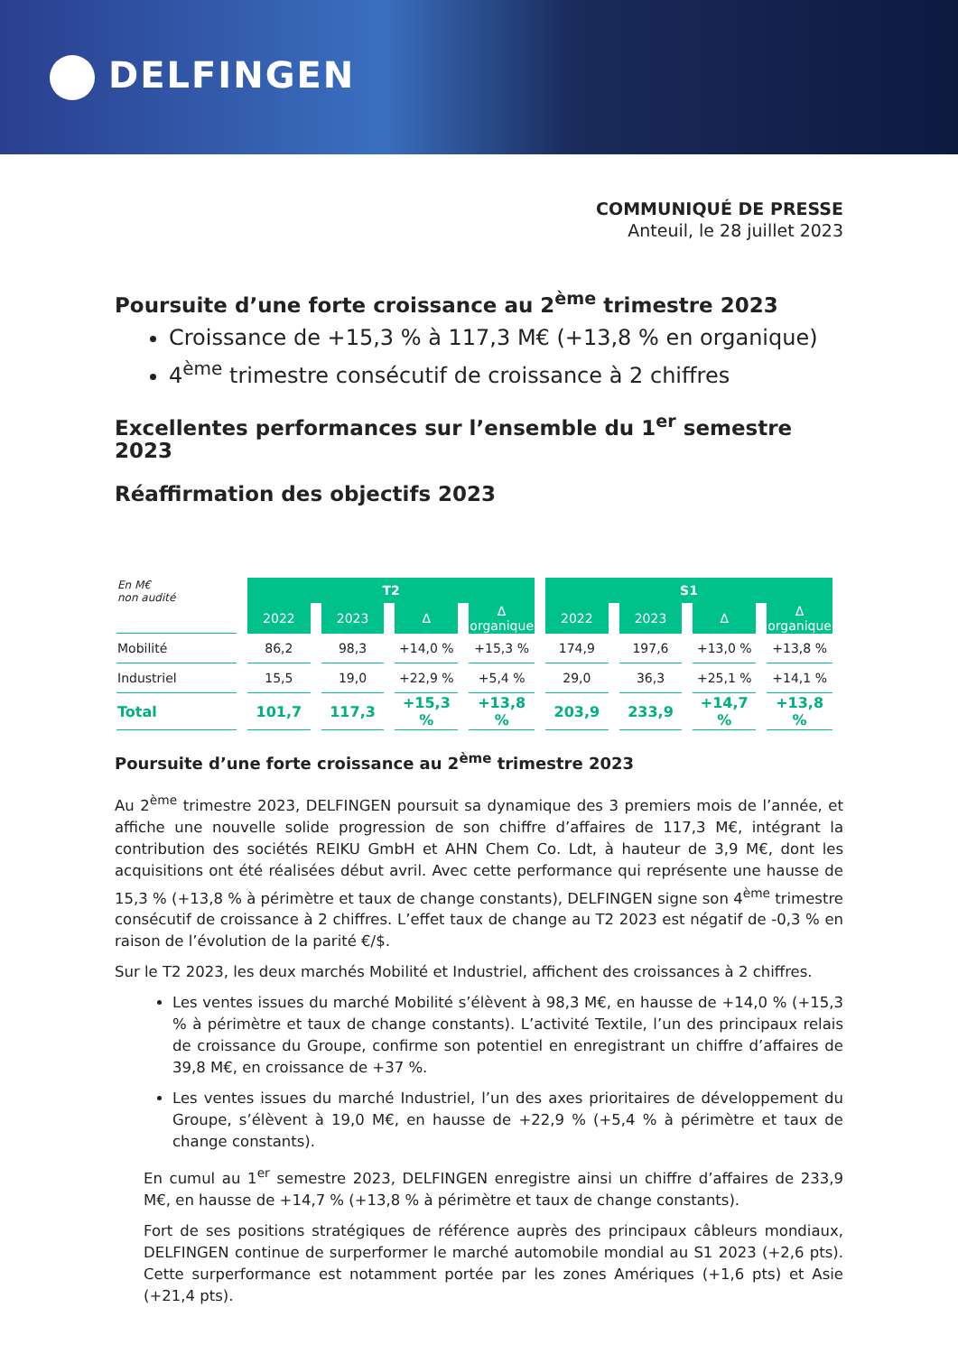DELFINGEN
COMMUNIQUÉ DE PRESSE
Anteuil, le 28 juillet 2023
Poursuite d’une forte croissance au 2<sup>ème</sup> trimestre 2023
Croissance de +15,3 % à 117,3 M€ (+13,8 % en organique)
4<sup>ème</sup> trimestre consécutif de croissance à 2 chiffres
Excellentes performances sur l’ensemble du 1<sup>er</sup> semestre 2023
Réaffirmation des objectifs 2023
| En M€ non audité | T2 | | | | S1 | | | |
| | 2022 | 2023 | Δ | Δ organique | 2022 | 2023 | Δ | Δ organique |
| Mobilité | 86,2 | 98,3 | +14,0 % | +15,3 % | 174,9 | 197,6 | +13,0 % | +13,8 % |
| Industriel | 15,5 | 19,0 | +22,9 % | +5,4 % | 29,0 | 36,3 | +25,1 % | +14,1 % |
| Total | 101,7 | 117,3 | +15,3 % | +13,8 % | 203,9 | 233,9 | +14,7 % | +13,8 % |
Poursuite d’une forte croissance au 2<sup>ème</sup> trimestre 2023
Au 2<sup>ème</sup> trimestre 2023, DELFINGEN poursuit sa dynamique des 3 premiers mois de l’année, et affiche une nouvelle solide progression de son chiffre d’affaires de 117,3 M€, intégrant la contribution des sociétés REIKU GmbH et AHN Chem Co. Ldt, à hauteur de 3,9 M€, dont les acquisitions ont été réalisées début avril. Avec cette performance qui représente une hausse de 15,3 % (+13,8 % à périmètre et taux de change constants), DELFINGEN signe son 4<sup>ème</sup> trimestre consécutif de croissance à 2 chiffres. L’effet taux de change au T2 2023 est négatif de -0,3 % en raison de l’évolution de la parité €/$.
Sur le T2 2023, les deux marchés Mobilité et Industriel, affichent des croissances à 2 chiffres.
Les ventes issues du marché Mobilité s’élèvent à 98,3 M€, en hausse de +14,0 % (+15,3 % à périmètre et taux de change constants). L’activité Textile, l’un des principaux relais de croissance du Groupe, confirme son potentiel en enregistrant un chiffre d’affaires de 39,8 M€, en croissance de +37 %.
Les ventes issues du marché Industriel, l’un des axes prioritaires de développement du Groupe, s’élèvent à 19,0 M€, en hausse de +22,9 % (+5,4 % à périmètre et taux de change constants).
En cumul au 1<sup>er</sup> semestre 2023, DELFINGEN enregistre ainsi un chiffre d’affaires de 233,9 M€, en hausse de +14,7 % (+13,8 % à périmètre et taux de change constants).
Fort de ses positions stratégiques de référence auprès des principaux câbleurs mondiaux, DELFINGEN continue de surperformer le marché automobile mondial au S1 2023 (+2,6 pts). Cette surperformance est notamment portée par les zones Amériques (+1,6 pts) et Asie (+21,4 pts).